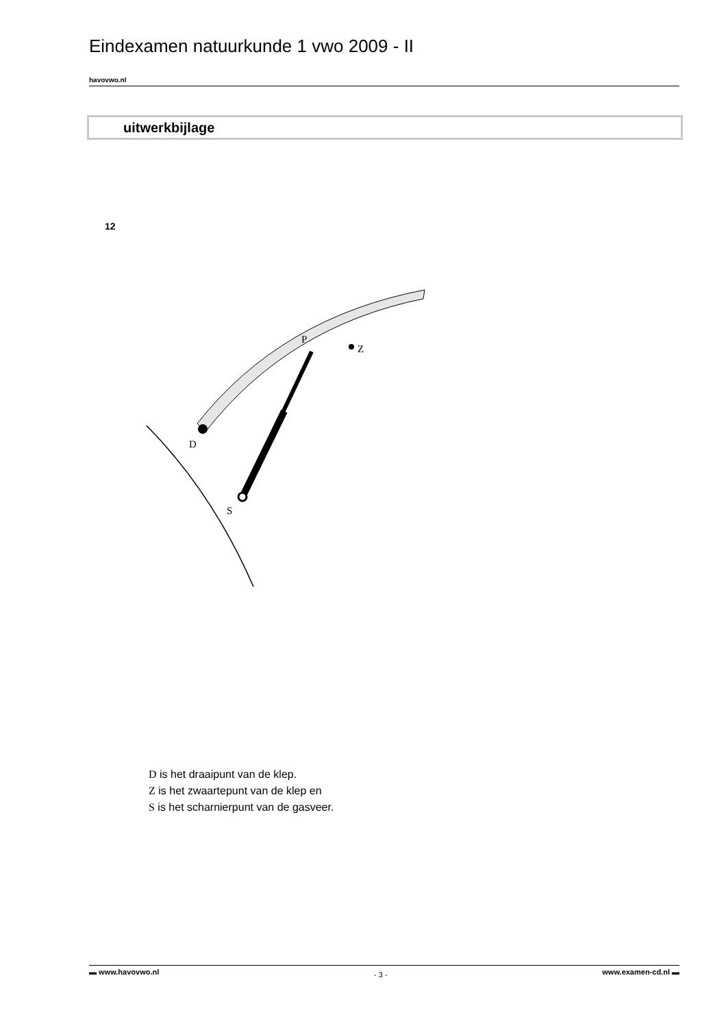Eindexamen natuurkunde 1 vwo 2009 - II
havovwo.nl
uitwerkbijlage
12
P
Z
D
S
D is het draaipunt van de klep.
Z is het zwaartepunt van de klep en
S is het scharnierpunt van de gasveer.
▬ www.havovwo.nl - 3 - www.examen-cd.nl ▬